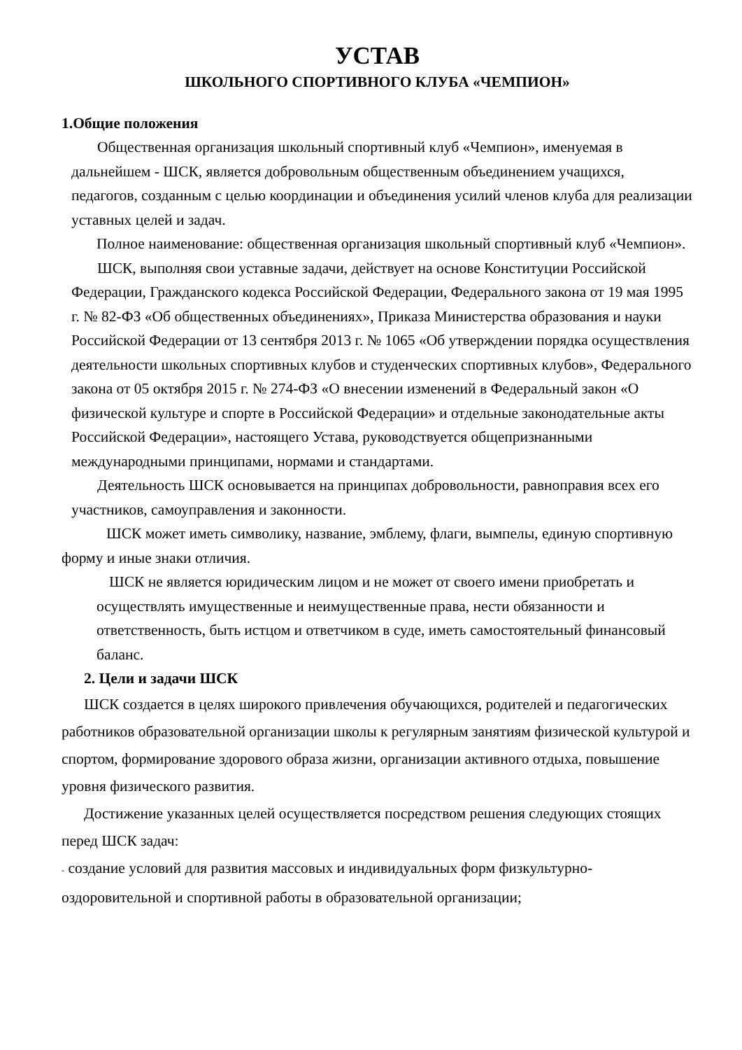УСТАВ
ШКОЛЬНОГО СПОРТИВНОГО КЛУБА «ЧЕМПИОН»
1.Общие положения
Общественная организация школьный спортивный клуб «Чемпион», именуемая в дальнейшем - ШСК, является добровольным общественным объединением учащихся, педагогов, созданным с целью координации и объединения усилий членов клуба для реализации уставных целей и задач.
Полное наименование: общественная организация школьный спортивный клуб «Чемпион».
ШСК, выполняя свои уставные задачи, действует на основе Конституции Российской Федерации, Гражданского кодекса Российской Федерации, Федерального закона от 19 мая 1995 г. № 82-ФЗ «Об общественных объединениях», Приказа Министерства образования и науки Российской Федерации от 13 сентября 2013 г. № 1065 «Об утверждении порядка осуществления деятельности школьных спортивных клубов и студенческих спортивных клубов», Федерального закона от 05 октября 2015 г. № 274-ФЗ «О внесении изменений в Федеральный закон «О физической культуре и спорте в Российской Федерации» и отдельные законодательные акты Российской Федерации», настоящего Устава, руководствуется общепризнанными международными принципами, нормами и стандартами.
Деятельность ШСК основывается на принципах добровольности, равноправия всех его участников, самоуправления и законности.
ШСК может иметь символику, название, эмблему, флаги, вымпелы, единую спортивную форму и иные знаки отличия.
ШСК не является юридическим лицом и не может от своего имени приобретать и осуществлять имущественные и неимущественные права, нести обязанности и ответственность, быть истцом и ответчиком в суде, иметь самостоятельный финансовый баланс.
2. Цели и задачи ШСК
ШСК создается в целях широкого привлечения обучающихся, родителей и педагогических работников образовательной организации школы к регулярным занятиям физической культурой и спортом, формирование здорового образа жизни, организации активного отдыха, повышение уровня физического развития.
Достижение указанных целей осуществляется посредством решения следующих стоящих перед ШСК задач:
- создание условий для развития массовых и индивидуальных форм физкультурно-оздоровительной и спортивной работы в образовательной организации;